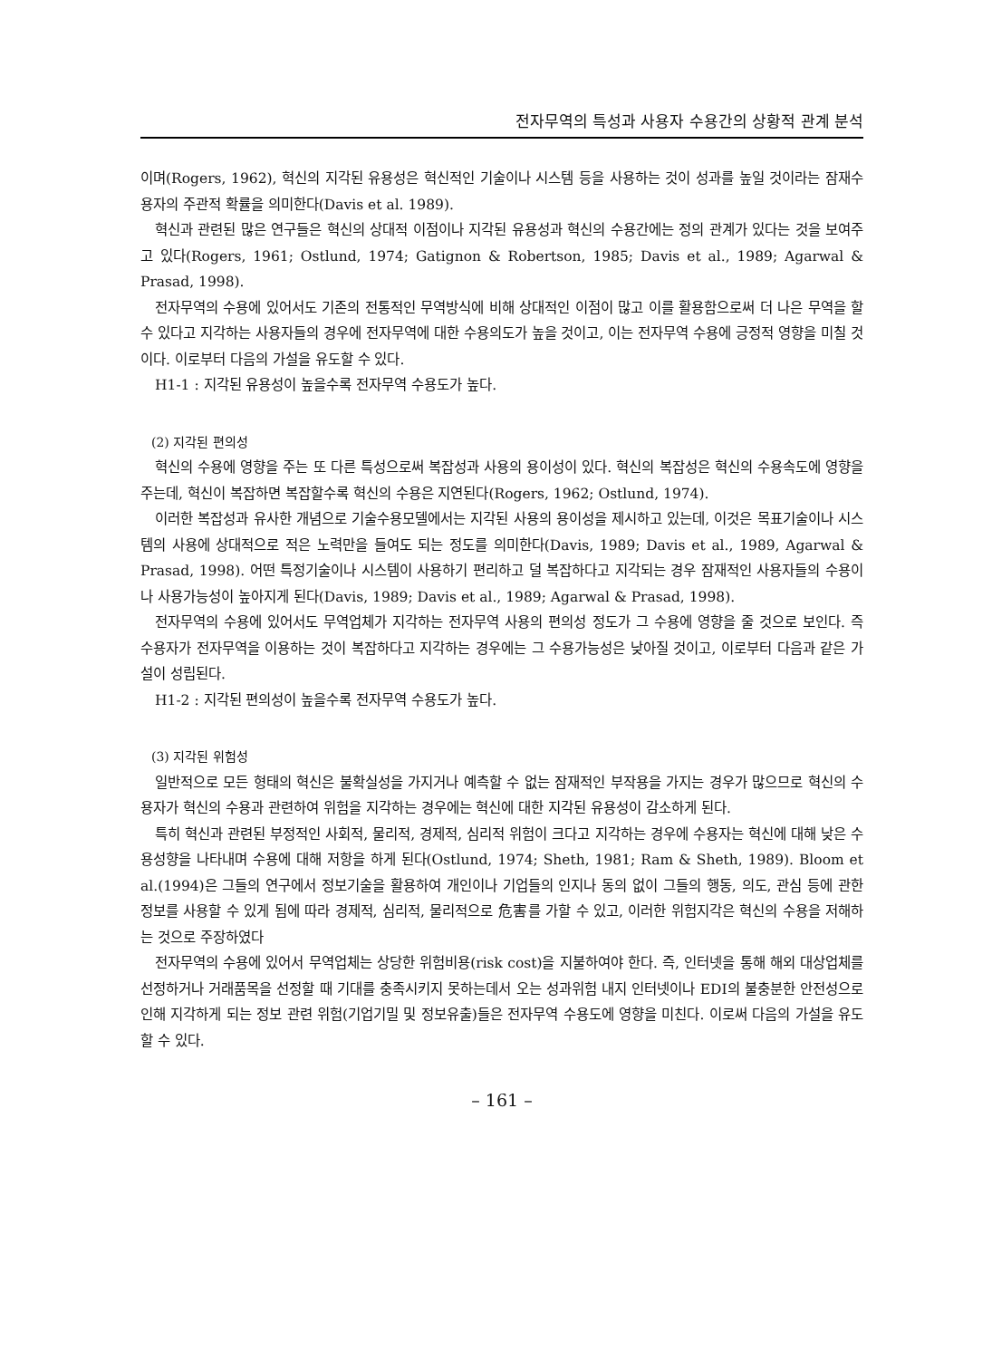전자무역의 특성과 사용자 수용간의 상황적 관계 분석
이며(Rogers, 1962), 혁신의 지각된 유용성은 혁신적인 기술이나 시스템 등을 사용하는 것이 성과를 높일 것이라는 잠재수용자의 주관적 확률을 의미한다(Davis et al. 1989).
혁신과 관련된 많은 연구들은 혁신의 상대적 이점이나 지각된 유용성과 혁신의 수용간에는 정의 관계가 있다는 것을 보여주고 있다(Rogers, 1961; Ostlund, 1974; Gatignon & Robertson, 1985; Davis et al., 1989; Agarwal & Prasad, 1998).
전자무역의 수용에 있어서도 기존의 전통적인 무역방식에 비해 상대적인 이점이 많고 이를 활용함으로써 더 나은 무역을 할 수 있다고 지각하는 사용자들의 경우에 전자무역에 대한 수용의도가 높을 것이고, 이는 전자무역 수용에 긍정적 영향을 미칠 것이다. 이로부터 다음의 가설을 유도할 수 있다.
H1-1 : 지각된 유용성이 높을수록 전자무역 수용도가 높다.
(2) 지각된 편의성
혁신의 수용에 영향을 주는 또 다른 특성으로써 복잡성과 사용의 용이성이 있다. 혁신의 복잡성은 혁신의 수용속도에 영향을 주는데, 혁신이 복잡하면 복잡할수록 혁신의 수용은 지연된다(Rogers, 1962; Ostlund, 1974).
이러한 복잡성과 유사한 개념으로 기술수용모델에서는 지각된 사용의 용이성을 제시하고 있는데, 이것은 목표기술이나 시스템의 사용에 상대적으로 적은 노력만을 들여도 되는 정도를 의미한다(Davis, 1989; Davis et al., 1989, Agarwal & Prasad, 1998). 어떤 특정기술이나 시스템이 사용하기 편리하고 덜 복잡하다고 지각되는 경우 잠재적인 사용자들의 수용이나 사용가능성이 높아지게 된다(Davis, 1989; Davis et al., 1989; Agarwal & Prasad, 1998).
전자무역의 수용에 있어서도 무역업체가 지각하는 전자무역 사용의 편의성 정도가 그 수용에 영향을 줄 것으로 보인다. 즉 수용자가 전자무역을 이용하는 것이 복잡하다고 지각하는 경우에는 그 수용가능성은 낮아질 것이고, 이로부터 다음과 같은 가설이 성립된다.
H1-2 : 지각된 편의성이 높을수록 전자무역 수용도가 높다.
(3) 지각된 위험성
일반적으로 모든 형태의 혁신은 불확실성을 가지거나 예측할 수 없는 잠재적인 부작용을 가지는 경우가 많으므로 혁신의 수용자가 혁신의 수용과 관련하여 위험을 지각하는 경우에는 혁신에 대한 지각된 유용성이 감소하게 된다.
특히 혁신과 관련된 부정적인 사회적, 물리적, 경제적, 심리적 위험이 크다고 지각하는 경우에 수용자는 혁신에 대해 낮은 수용성향을 나타내며 수용에 대해 저항을 하게 된다(Ostlund, 1974; Sheth, 1981; Ram & Sheth, 1989). Bloom et al.(1994)은 그들의 연구에서 정보기술을 활용하여 개인이나 기업들의 인지나 동의 없이 그들의 행동, 의도, 관심 등에 관한 정보를 사용할 수 있게 됨에 따라 경제적, 심리적, 물리적으로 危害를 가할 수 있고, 이러한 위험지각은 혁신의 수용을 저해하는 것으로 주장하였다
전자무역의 수용에 있어서 무역업체는 상당한 위험비용(risk cost)을 지불하여야 한다. 즉, 인터넷을 통해 해외 대상업체를 선정하거나 거래품목을 선정할 때 기대를 충족시키지 못하는데서 오는 성과위험 내지 인터넷이나 EDI의 불충분한 안전성으로 인해 지각하게 되는 정보 관련 위험(기업기밀 및 정보유출)들은 전자무역 수용도에 영향을 미친다. 이로써 다음의 가설을 유도할 수 있다.
– 161 –